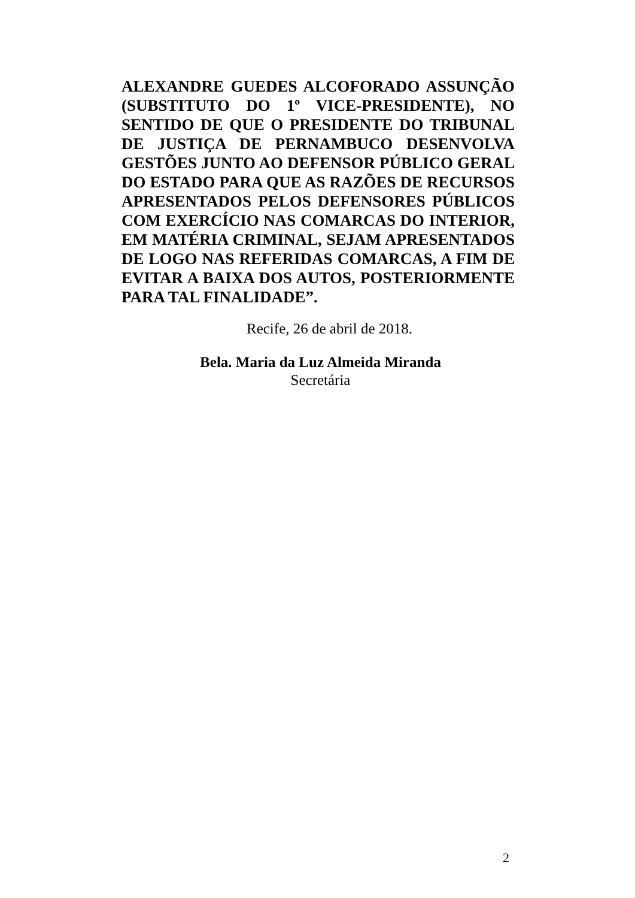ALEXANDRE GUEDES ALCOFORADO ASSUNÇÃO (SUBSTITUTO DO 1º VICE-PRESIDENTE), NO SENTIDO DE QUE O PRESIDENTE DO TRIBUNAL DE JUSTIÇA DE PERNAMBUCO DESENVOLVA GESTÕES JUNTO AO DEFENSOR PÚBLICO GERAL DO ESTADO PARA QUE AS RAZÕES DE RECURSOS APRESENTADOS PELOS DEFENSORES PÚBLICOS COM EXERCÍCIO NAS COMARCAS DO INTERIOR, EM MATÉRIA CRIMINAL, SEJAM APRESENTADOS DE LOGO NAS REFERIDAS COMARCAS, A FIM DE EVITAR A BAIXA DOS AUTOS, POSTERIORMENTE PARA TAL FINALIDADE”.
Recife, 26 de abril de 2018.
Bela. Maria da Luz Almeida Miranda
Secretária
2